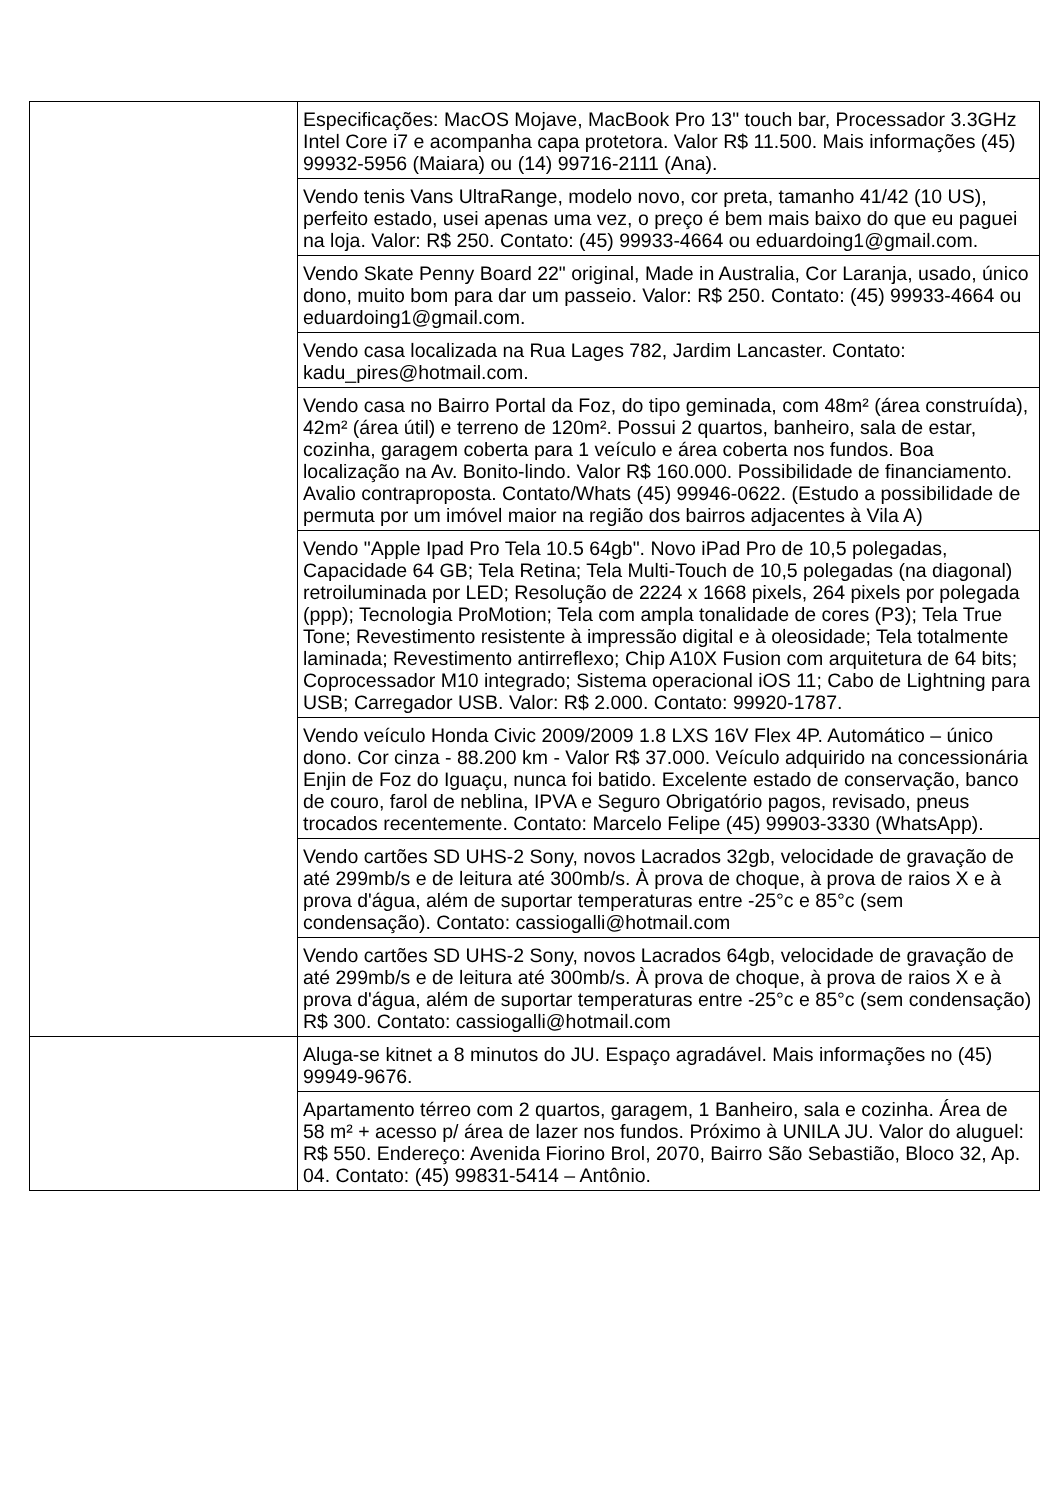| | Especificações: MacOS Mojave, MacBook Pro 13" touch bar, Processador 3.3GHz Intel Core i7 e acompanha capa protetora. Valor R$ 11.500. Mais informações (45) 99932-5956 (Maiara) ou (14) 99716-2111 (Ana). |
| | Vendo tenis Vans UltraRange, modelo novo, cor preta, tamanho 41/42 (10 US), perfeito estado, usei apenas uma vez, o preço é bem mais baixo do que eu paguei na loja. Valor: R$ 250. Contato: (45) 99933-4664 ou eduardoing1@gmail.com. |
| | Vendo Skate Penny Board 22" original, Made in Australia, Cor Laranja, usado, único dono, muito bom para dar um passeio. Valor: R$ 250. Contato: (45) 99933-4664 ou eduardoing1@gmail.com. |
| | Vendo casa localizada na Rua Lages 782, Jardim Lancaster. Contato: kadu_pires@hotmail.com. |
| | Vendo casa no Bairro Portal da Foz, do tipo geminada, com 48m² (área construída), 42m² (área útil) e terreno de 120m². Possui 2 quartos, banheiro, sala de estar, cozinha, garagem coberta para 1 veículo e área coberta nos fundos. Boa localização na Av. Bonito-lindo. Valor R$ 160.000. Possibilidade de financiamento. Avalio contraproposta. Contato/Whats (45) 99946-0622. (Estudo a possibilidade de permuta por um imóvel maior na região dos bairros adjacentes à Vila A) |
| | Vendo "Apple Ipad Pro Tela 10.5 64gb". Novo iPad Pro de 10,5 polegadas, Capacidade 64 GB; Tela Retina; Tela Multi-Touch de 10,5 polegadas (na diagonal) retroiluminada por LED; Resolução de 2224 x 1668 pixels, 264 pixels por polegada (ppp); Tecnologia ProMotion; Tela com ampla tonalidade de cores (P3); Tela True Tone; Revestimento resistente à impressão digital e à oleosidade; Tela totalmente laminada; Revestimento antirreflexo; Chip A10X Fusion com arquitetura de 64 bits; Coprocessador M10 integrado; Sistema operacional iOS 11; Cabo de Lightning para USB; Carregador USB. Valor: R$ 2.000. Contato: 99920-1787. |
| | Vendo veículo Honda Civic 2009/2009 1.8 LXS 16V Flex 4P. Automático – único dono. Cor cinza - 88.200 km - Valor R$ 37.000. Veículo adquirido na concessionária Enjin de Foz do Iguaçu, nunca foi batido. Excelente estado de conservação, banco de couro, farol de neblina, IPVA e Seguro Obrigatório pagos, revisado, pneus trocados recentemente. Contato: Marcelo Felipe (45) 99903-3330 (WhatsApp). |
| | Vendo cartões SD UHS-2 Sony, novos Lacrados 32gb, velocidade de gravação de até 299mb/s e de leitura até 300mb/s. À prova de choque, à prova de raios X e à prova d'água, além de suportar temperaturas entre -25°c e 85°c (sem condensação). Contato: cassiogalli@hotmail.com |
| | Vendo cartões SD UHS-2 Sony, novos Lacrados 64gb, velocidade de gravação de até 299mb/s e de leitura até 300mb/s. À prova de choque, à prova de raios X e à prova d'água, além de suportar temperaturas entre -25°c e 85°c (sem condensação) R$ 300. Contato: cassiogalli@hotmail.com |
| | Aluga-se kitnet a 8 minutos do JU. Espaço agradável. Mais informações no (45) 99949-9676. |
| | Apartamento térreo com 2 quartos, garagem, 1 Banheiro, sala e cozinha. Área de 58 m² + acesso p/ área de lazer nos fundos. Próximo à UNILA JU. Valor do aluguel: R$ 550. Endereço: Avenida Fiorino Brol, 2070, Bairro São Sebastião, Bloco 32, Ap. 04. Contato: (45) 99831-5414 – Antônio. |